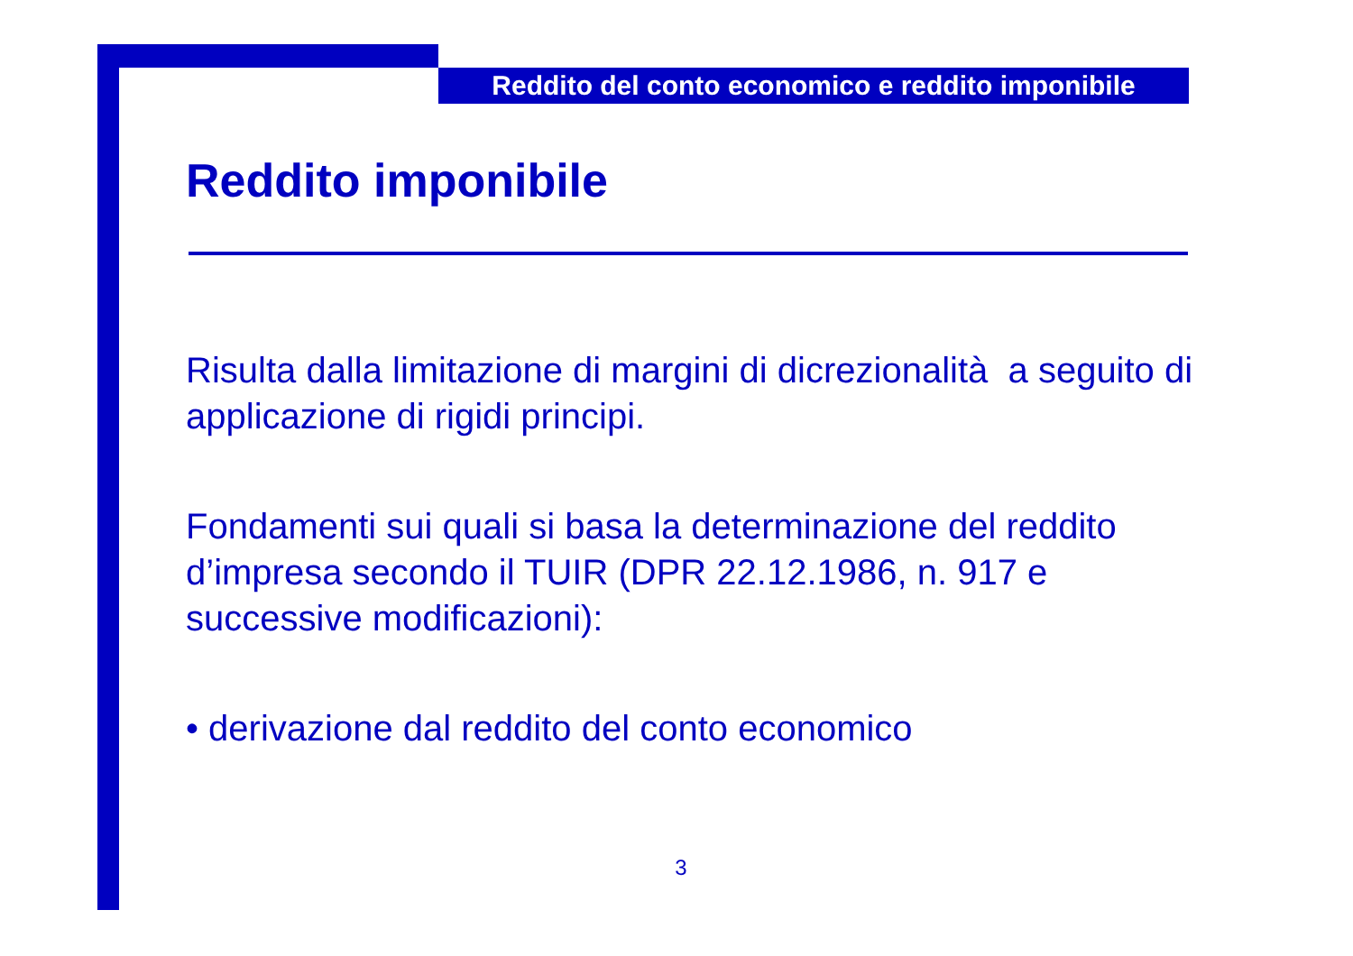Reddito del conto economico e reddito imponibile
Reddito imponibile
Risulta dalla limitazione di margini di dicrezionalità a seguito di applicazione di rigidi principi.
Fondamenti sui quali si basa la determinazione del reddito d’impresa secondo il TUIR (DPR 22.12.1986, n. 917 e successive modificazioni):
• derivazione dal reddito del conto economico
3